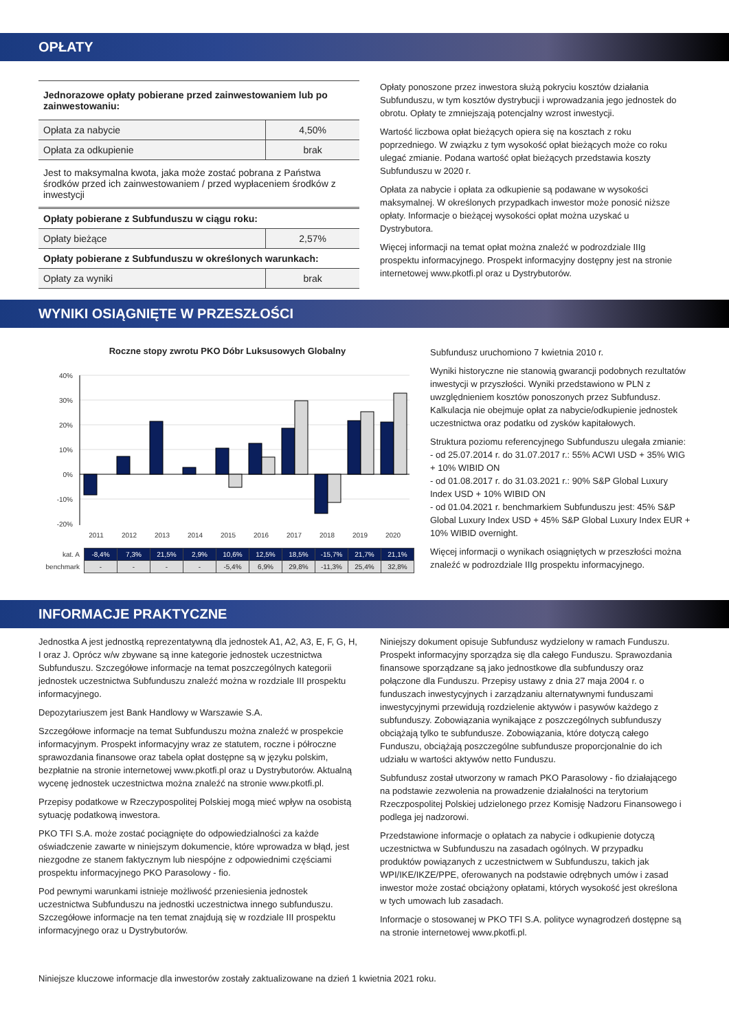OPŁATY
| Jednorazowe opłaty pobierane przed zainwestowaniem lub po zainwestowaniu: | |
| Opłata za nabycie | 4,50% |
| Opłata za odkupienie | brak |
| Jest to maksymalna kwota, jaka może zostać pobrana z Państwa środków przed ich zainwestowaniem / przed wypłaceniem środków z inwestycji | |
| Opłaty pobierane z Subfunduszu w ciągu roku: | |
| Opłaty bieżące | 2,57% |
| Opłaty pobierane z Subfunduszu w określonych warunkach: | |
| Opłaty za wyniki | brak |
Opłaty ponoszone przez inwestora służą pokryciu kosztów działania Subfunduszu, w tym kosztów dystrybucji i wprowadzania jego jednostek do obrotu. Opłaty te zmniejszają potencjalny wzrost inwestycji.
Wartość liczbowa opłat bieżących opiera się na kosztach z roku poprzedniego. W związku z tym wysokość opłat bieżących może co roku ulegać zmianie. Podana wartość opłat bieżących przedstawia koszty Subfunduszu w 2020 r.
Opłata za nabycie i opłata za odkupienie są podawane w wysokości maksymalnej. W określonych przypadkach inwestor może ponosić niższe opłaty. Informacje o bieżącej wysokości opłat można uzyskać u Dystrybutora.
Więcej informacji na temat opłat można znaleźć w podrozdziale IIIg prospektu informacyjnego. Prospekt informacyjny dostępny jest na stronie internetowej www.pkotfi.pl oraz u Dystrybutorów.
WYNIKI OSIĄGNIĘTE W PRZESZŁOŚCI
Roczne stopy zwrotu PKO Dóbr Luksusowych Globalny
40%
30%
20%
10%
0%
-10%
-20%
2011
2012
2013
2014
2015
2016
2017
2018
2019
2020
| kat. A | -8,4% | 7,3% | 21,5% | 2,9% | 10,6% | 12,5% | 18,5% | -15,7% | 21,7% | 21,1% |
| benchmark | - | - | - | - | -5,4% | 6,9% | 29,8% | -11,3% | 25,4% | 32,8% |
Subfundusz uruchomiono 7 kwietnia 2010 r.
Wyniki historyczne nie stanowią gwarancji podobnych rezultatów inwestycji w przyszłości. Wyniki przedstawiono w PLN z uwzględnieniem kosztów ponoszonych przez Subfundusz. Kalkulacja nie obejmuje opłat za nabycie/odkupienie jednostek uczestnictwa oraz podatku od zysków kapitałowych.
Struktura poziomu referencyjnego Subfunduszu ulegała zmianie:
- od 25.07.2014 r. do 31.07.2017 r.: 55% ACWI USD + 35% WIG + 10% WIBID ON
- od 01.08.2017 r. do 31.03.2021 r.: 90% S&P Global Luxury Index USD + 10% WIBID ON
- od 01.04.2021 r. benchmarkiem Subfunduszu jest: 45% S&P Global Luxury Index USD + 45% S&P Global Luxury Index EUR + 10% WIBID overnight.
Więcej informacji o wynikach osiągniętych w przeszłości można znaleźć w podrozdziale IIIg prospektu informacyjnego.
INFORMACJE PRAKTYCZNE
Jednostka A jest jednostką reprezentatywną dla jednostek A1, A2, A3, E, F, G, H, I oraz J. Oprócz w/w zbywane są inne kategorie jednostek uczestnictwa Subfunduszu. Szczegółowe informacje na temat poszczególnych kategorii jednostek uczestnictwa Subfunduszu znaleźć można w rozdziale III prospektu informacyjnego.
Depozytariuszem jest Bank Handlowy w Warszawie S.A.
Szczegółowe informacje na temat Subfunduszu można znaleźć w prospekcie informacyjnym. Prospekt informacyjny wraz ze statutem, roczne i półroczne sprawozdania finansowe oraz tabela opłat dostępne są w języku polskim, bezpłatnie na stronie internetowej www.pkotfi.pl oraz u Dystrybutorów. Aktualną wycenę jednostek uczestnictwa można znaleźć na stronie www.pkotfi.pl.
Przepisy podatkowe w Rzeczypospolitej Polskiej mogą mieć wpływ na osobistą sytuację podatkową inwestora.
PKO TFI S.A. może zostać pociągnięte do odpowiedzialności za każde oświadczenie zawarte w niniejszym dokumencie, które wprowadza w błąd, jest niezgodne ze stanem faktycznym lub niespójne z odpowiednimi częściami prospektu informacyjnego PKO Parasolowy - fio.
Pod pewnymi warunkami istnieje możliwość przeniesienia jednostek uczestnictwa Subfunduszu na jednostki uczestnictwa innego subfunduszu. Szczegółowe informacje na ten temat znajdują się w rozdziale III prospektu informacyjnego oraz u Dystrybutorów.
Niniejszy dokument opisuje Subfundusz wydzielony w ramach Funduszu. Prospekt informacyjny sporządza się dla całego Funduszu. Sprawozdania finansowe sporządzane są jako jednostkowe dla subfunduszy oraz połączone dla Funduszu. Przepisy ustawy z dnia 27 maja 2004 r. o funduszach inwestycyjnych i zarządzaniu alternatywnymi funduszami inwestycyjnymi przewidują rozdzielenie aktywów i pasywów każdego z subfunduszy. Zobowiązania wynikające z poszczególnych subfunduszy obciążają tylko te subfundusze. Zobowiązania, które dotyczą całego Funduszu, obciążają poszczególne subfundusze proporcjonalnie do ich udziału w wartości aktywów netto Funduszu.
Subfundusz został utworzony w ramach PKO Parasolowy - fio działającego na podstawie zezwolenia na prowadzenie działalności na terytorium Rzeczpospolitej Polskiej udzielonego przez Komisję Nadzoru Finansowego i podlega jej nadzorowi.
Przedstawione informacje o opłatach za nabycie i odkupienie dotyczą uczestnictwa w Subfunduszu na zasadach ogólnych. W przypadku produktów powiązanych z uczestnictwem w Subfunduszu, takich jak WPI/IKE/IKZE/PPE, oferowanych na podstawie odrębnych umów i zasad inwestor może zostać obciążony opłatami, których wysokość jest określona w tych umowach lub zasadach.
Informacje o stosowanej w PKO TFI S.A. polityce wynagrodzeń dostępne są na stronie internetowej www.pkotfi.pl.
Niniejsze kluczowe informacje dla inwestorów zostały zaktualizowane na dzień 1 kwietnia 2021 roku.